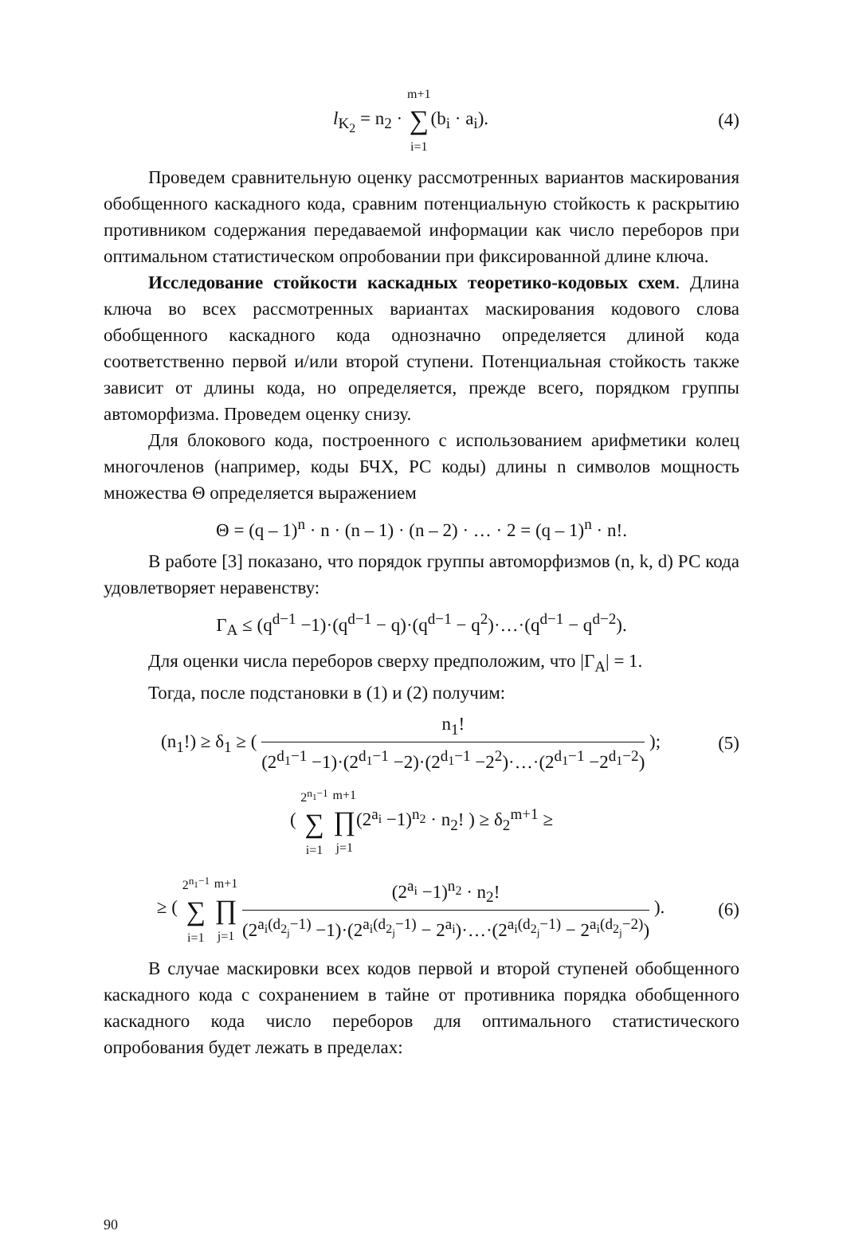l<sub>K<sub>2</sub></sub> = n<sub>2</sub> · m+1 ∑ i=1(b<sub>i</sub> · a<sub>i</sub>). (4)
Проведем сравнительную оценку рассмотренных вариантов маскирования обобщенного каскадного кода, сравним потенциальную стойкость к раскрытию противником содержания передаваемой информации как число переборов при оптимальном статистическом опробовании при фиксированной длине ключа.
Исследование стойкости каскадных теоретико-кодовых схем. Длина ключа во всех рассмотренных вариантах маскирования кодового слова обобщенного каскадного кода однозначно определяется длиной кода соответственно первой и/или второй ступени. Потенциальная стойкость также зависит от длины кода, но определяется, прежде всего, порядком группы автоморфизма. Проведем оценку снизу.
Для блокового кода, построенного с использованием арифметики колец многочленов (например, коды БЧХ, РС коды) длины n символов мощность множества Θ определяется выражением
Θ = (q – 1)<sup>n</sup> · n · (n – 1) · (n – 2) · … · 2 = (q – 1)<sup>n</sup> · n!.
В работе [3] показано, что порядок группы автоморфизмов (n, k, d) РС кода удовлетворяет неравенству:
Γ<sub>A</sub> ≤ (q<sup>d−1</sup> −1)·(q<sup>d−1</sup> − q)·(q<sup>d−1</sup> − q<sup>2</sup>)·…·(q<sup>d−1</sup> − q<sup>d−2</sup>).
Для оценки числа переборов сверху предположим, что |Γ<sub>A</sub>| = 1.
Тогда, после подстановки в (1) и (2) получим:
(n<sub>1</sub>!) ≥ δ<sub>1</sub> ≥ ( n<sub>1</sub>! (2<sup>d<sub>1</sub>−1</sup> −1)·(2<sup>d<sub>1</sub>−1</sup> −2)·(2<sup>d<sub>1</sub>−1</sup> −2<sup>2</sup>)·…·(2<sup>d<sub>1</sub>−1</sup> −2<sup>d<sub>1</sub>−2</sup>) );
(5)
( 2<sup>n<sub>1</sub>−1</sup> ∑ i=1 m+1 ∏ j=1(2<sup>a<sub>i</sub></sup> −1)<sup>n<sub>2</sub></sup> · n<sub>2</sub>! ) ≥ δ<sub>2</sub><sup>m+1</sup> ≥
≥ ( 2<sup>n<sub>1</sub>−1</sup> ∑ i=1 m+1 ∏ j=1 (2<sup>a<sub>i</sub></sup> −1)<sup>n<sub>2</sub></sup> · n<sub>2</sub>! (2<sup>a<sub>i</sub>(d<sub>2<sub>j</sub></sub>−1)</sup> −1)·(2<sup>a<sub>i</sub>(d<sub>2<sub>j</sub></sub>−1)</sup> − 2<sup>a<sub>i</sub></sup>)·…·(2<sup>a<sub>i</sub>(d<sub>2<sub>j</sub></sub>−1)</sup> − 2<sup>a<sub>i</sub>(d<sub>2<sub>j</sub></sub>−2)</sup>) ).
(6)
В случае маскировки всех кодов первой и второй ступеней обобщенного каскадного кода с сохранением в тайне от противника порядка обобщенного каскадного кода число переборов для оптимального статистического опробования будет лежать в пределах:
90